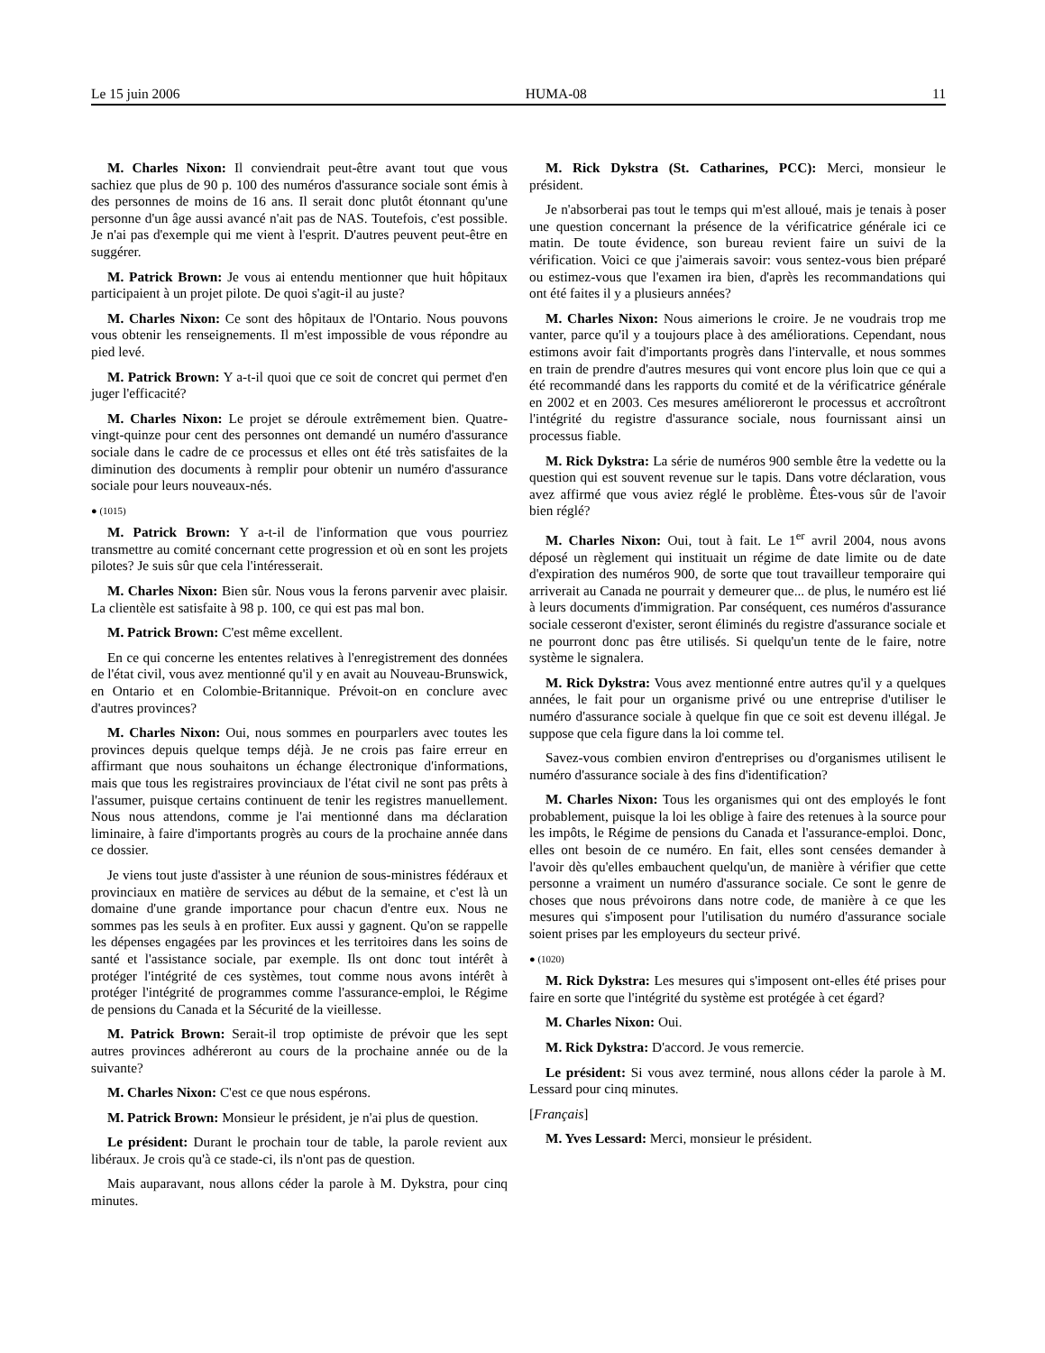Le 15 juin 2006 HUMA-08 11
M. Charles Nixon: Il conviendrait peut-être avant tout que vous sachiez que plus de 90 p. 100 des numéros d'assurance sociale sont émis à des personnes de moins de 16 ans. Il serait donc plutôt étonnant qu'une personne d'un âge aussi avancé n'ait pas de NAS. Toutefois, c'est possible. Je n'ai pas d'exemple qui me vient à l'esprit. D'autres peuvent peut-être en suggérer.
M. Patrick Brown: Je vous ai entendu mentionner que huit hôpitaux participaient à un projet pilote. De quoi s'agit-il au juste?
M. Charles Nixon: Ce sont des hôpitaux de l'Ontario. Nous pouvons vous obtenir les renseignements. Il m'est impossible de vous répondre au pied levé.
M. Patrick Brown: Y a-t-il quoi que ce soit de concret qui permet d'en juger l'efficacité?
M. Charles Nixon: Le projet se déroule extrêmement bien. Quatre-vingt-quinze pour cent des personnes ont demandé un numéro d'assurance sociale dans le cadre de ce processus et elles ont été très satisfaites de la diminution des documents à remplir pour obtenir un numéro d'assurance sociale pour leurs nouveaux-nés.
● (1015)
M. Patrick Brown: Y a-t-il de l'information que vous pourriez transmettre au comité concernant cette progression et où en sont les projets pilotes? Je suis sûr que cela l'intéresserait.
M. Charles Nixon: Bien sûr. Nous vous la ferons parvenir avec plaisir. La clientèle est satisfaite à 98 p. 100, ce qui est pas mal bon.
M. Patrick Brown: C'est même excellent.
En ce qui concerne les ententes relatives à l'enregistrement des données de l'état civil, vous avez mentionné qu'il y en avait au Nouveau-Brunswick, en Ontario et en Colombie-Britannique. Prévoit-on en conclure avec d'autres provinces?
M. Charles Nixon: Oui, nous sommes en pourparlers avec toutes les provinces depuis quelque temps déjà. Je ne crois pas faire erreur en affirmant que nous souhaitons un échange électronique d'informations, mais que tous les registraires provinciaux de l'état civil ne sont pas prêts à l'assumer, puisque certains continuent de tenir les registres manuellement. Nous nous attendons, comme je l'ai mentionné dans ma déclaration liminaire, à faire d'importants progrès au cours de la prochaine année dans ce dossier.
Je viens tout juste d'assister à une réunion de sous-ministres fédéraux et provinciaux en matière de services au début de la semaine, et c'est là un domaine d'une grande importance pour chacun d'entre eux. Nous ne sommes pas les seuls à en profiter. Eux aussi y gagnent. Qu'on se rappelle les dépenses engagées par les provinces et les territoires dans les soins de santé et l'assistance sociale, par exemple. Ils ont donc tout intérêt à protéger l'intégrité de ces systèmes, tout comme nous avons intérêt à protéger l'intégrité de programmes comme l'assurance-emploi, le Régime de pensions du Canada et la Sécurité de la vieillesse.
M. Patrick Brown: Serait-il trop optimiste de prévoir que les sept autres provinces adhéreront au cours de la prochaine année ou de la suivante?
M. Charles Nixon: C'est ce que nous espérons.
M. Patrick Brown: Monsieur le président, je n'ai plus de question.
Le président: Durant le prochain tour de table, la parole revient aux libéraux. Je crois qu'à ce stade-ci, ils n'ont pas de question.
Mais auparavant, nous allons céder la parole à M. Dykstra, pour cinq minutes.
M. Rick Dykstra (St. Catharines, PCC): Merci, monsieur le président.
Je n'absorberai pas tout le temps qui m'est alloué, mais je tenais à poser une question concernant la présence de la vérificatrice générale ici ce matin. De toute évidence, son bureau revient faire un suivi de la vérification. Voici ce que j'aimerais savoir: vous sentez-vous bien préparé ou estimez-vous que l'examen ira bien, d'après les recommandations qui ont été faites il y a plusieurs années?
M. Charles Nixon: Nous aimerions le croire. Je ne voudrais trop me vanter, parce qu'il y a toujours place à des améliorations. Cependant, nous estimons avoir fait d'importants progrès dans l'intervalle, et nous sommes en train de prendre d'autres mesures qui vont encore plus loin que ce qui a été recommandé dans les rapports du comité et de la vérificatrice générale en 2002 et en 2003. Ces mesures amélioreront le processus et accroîtront l'intégrité du registre d'assurance sociale, nous fournissant ainsi un processus fiable.
M. Rick Dykstra: La série de numéros 900 semble être la vedette ou la question qui est souvent revenue sur le tapis. Dans votre déclaration, vous avez affirmé que vous aviez réglé le problème. Êtes-vous sûr de l'avoir bien réglé?
M. Charles Nixon: Oui, tout à fait. Le 1<sup>er</sup> avril 2004, nous avons déposé un règlement qui instituait un régime de date limite ou de date d'expiration des numéros 900, de sorte que tout travailleur temporaire qui arriverait au Canada ne pourrait y demeurer que... de plus, le numéro est lié à leurs documents d'immigration. Par conséquent, ces numéros d'assurance sociale cesseront d'exister, seront éliminés du registre d'assurance sociale et ne pourront donc pas être utilisés. Si quelqu'un tente de le faire, notre système le signalera.
M. Rick Dykstra: Vous avez mentionné entre autres qu'il y a quelques années, le fait pour un organisme privé ou une entreprise d'utiliser le numéro d'assurance sociale à quelque fin que ce soit est devenu illégal. Je suppose que cela figure dans la loi comme tel.
Savez-vous combien environ d'entreprises ou d'organismes utilisent le numéro d'assurance sociale à des fins d'identification?
M. Charles Nixon: Tous les organismes qui ont des employés le font probablement, puisque la loi les oblige à faire des retenues à la source pour les impôts, le Régime de pensions du Canada et l'assurance-emploi. Donc, elles ont besoin de ce numéro. En fait, elles sont censées demander à l'avoir dès qu'elles embauchent quelqu'un, de manière à vérifier que cette personne a vraiment un numéro d'assurance sociale. Ce sont le genre de choses que nous prévoirons dans notre code, de manière à ce que les mesures qui s'imposent pour l'utilisation du numéro d'assurance sociale soient prises par les employeurs du secteur privé.
● (1020)
M. Rick Dykstra: Les mesures qui s'imposent ont-elles été prises pour faire en sorte que l'intégrité du système est protégée à cet égard?
M. Charles Nixon: Oui.
M. Rick Dykstra: D'accord. Je vous remercie.
Le président: Si vous avez terminé, nous allons céder la parole à M. Lessard pour cinq minutes.
[Français]
M. Yves Lessard: Merci, monsieur le président.